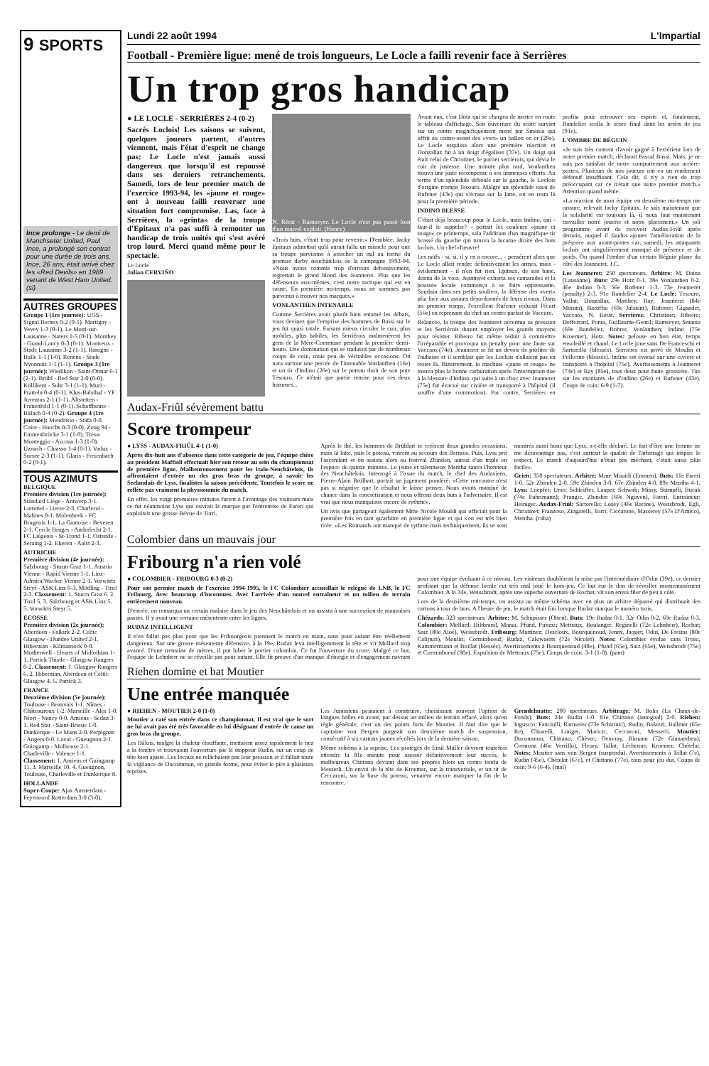9 SPORTS
Ince prolonge - Le demi de Manchseter United, Paul Ince, a prolongé son contrat pour une durée de trois ans. Ince, 26 ans, était arrivé chez les «Red Devils» en 1989 venant de West Ham United. (si)
AUTRES GROUPES
Groupe 1 (1re journée): UGS - Signal Bernex 0-2 (0-1). Martigny - Vevey 1-3 (0-1). Le Mont-sur-Lausanne - Naters 1-5 (0-1). Monthey - Grand-Lancy 0-3 (0-1). Montreux - Stade Lausanne 3-2 (1-1). Rarogne - Bulle 1-1 (1-0). Renens - Stade Nyonnais 1-1 (1-1). Groupe 3 (1re journée): Wiedikon - Saint-Otmar 6-1 (2-1). Brühl - Red Star 2-0 (0-0). Köllikem - Suhr 3-1 (1-1). Muri - Pratteln 0-4 (0-1). Klus-Balsthal - YF Juventus 2-1 (1-1). Altstetten - Frauenfeld 1-1 (0-1). Schaffhouse - Bülach 0-4 (0-2). Groupe 4 (1re journée): Mendrisio - Stäfa 0-0. Coire - Buochs 0-3 (0-0). Zoug 94 - Emmenbrücke 3-1 (1-0). Tresa-Monteggio - Ascona 1-3 (1-0). Uznach - Chiasso 1-4 (0-1). Vaduz - Sursee 2-3 (1-1). Glaris - Freienbach 0-2 (0-1).
TOUS AZIMUTS
BELGIQUE
Première division (1re journée): Standard Liège - Antwerp 3-1. Lommel - Lierse 2-3. Charleroi - Malines 0-1. Molenbeek - FC Brugeois 1-1. La Gantoise - Beveren 2-1. Cercle Bruges - Anderlecht 2-1. FC Liégeois - St-Trond 1-1. Ostende - Seraing 1-2. Ekeren - Aalst 2-3.
AUTRICHE
Première division (4e journée): Salzbourg - Sturm Graz 1-1. Austria Vienne - Rapid Vienne 1-1. Linz-Admira/Wacker Vienne 2-1. Vorwärts Steyr - ASK Linz 0-3. Mödling - Tirol 2-3. Classement: 1. Sturm Graz 6. 2. Tirol 5. 3. Salzbourg et ASK Linz 5. 5. Vorwärts Steyr 5.
ÉCOSSE
Première division (2e journée): Aberdeen - Falkirk 2-2. Celtic Glasgow - Dundee United 2-1. Hibernian - Kilmarnock 0-0. Motherwell - Hearts of Midlothian 1-1. Partick Thistle - Glasgow Rangers 0-2. Classement: 1. Glasgow Rangers 6. 2. Hibernian, Aberdeen et Celtic Glasgow 4. 5. Partick 3.
FRANCE
Deuxième division (5e journée): Toulouse - Beauvais 1-1. Nîmes - Châteauroux 1-2. Marseille - Alès 1-0. Niort - Nancy 0-0. Amiens - Sedan 3-1. Red Star - Saint-Brieuc 1-0. Dunkerque - Le Mans 2-0. Perpignan - Angers 0-0. Laval - Gueugnon 2-1. Guingamp - Mulhouse 2-1. Charleville - Valence 1-1. Classement: 1. Amiens et Guingamp 11. 3. Marseille 10. 4. Gueugnon, Toulouse, Charleville et Dunkerque 8.
HOLLANDE
Super-Coupe: Ajax Amsterdam - Feyenoord Rotterdam 3-0 (3-0).
Lundi 22 août 1994 L'Impartial
Football - Première ligue: mené de trois longueurs, Le Locle a failli revenir face à Serrières
Un trop gros handicap
● LE LOCLE - SERRIÈRES 2-4 (0-2)
Sacrés Loclois! Les saisons se suivent, quelques joueurs partent, d'autres viennent, mais l'état d'esprit ne change pas: Le Locle n'est jamais aussi dangereux que lorsqu'il est repoussé dans ses derniers retranchements. Samedi, lors de leur premier match de l'exercice 1993-94, les «jaune et rouge» ont à nouveau failli renverser une situation fort compromise. Las, face à Serrières, la «grinta» de la troupe d'Epitaux n'a pas suffi à remonter un handicap de trois unités qui s'est avéré trop lourd. Merci quand même pour le spectacle.
Le Locle
Julian CERVIÑO
N. Rérat - Ramseyer. Le Locle n'est pas passé loin d'un nouvel exploit. (Henry)
«Trois buts, c'était trop pour revenir.» D'emblée, Jacky Epitaux admettait qu'il aurait fallu un miracle pour que sa troupe parvienne à arracher un nul au terme du premier derby neuchâtelois de la campagne 1993-94. «Nous avons commis trop d'erreurs défensivement, regrettait le grand blond des Jeanneret. Plus que les défenseurs eux-mêmes, c'est notre tactique qui est en cause. En première mi-temps, nous ne sommes pas parvenus à trouver nos marques.»
VONLANTHEN INTENABLE
Comme Serrières avait plutôt bien entamé les débats, vous devinez que l'emprise des hommes de Bassi sur le jeu fut quasi totale. Faisant mieux circuler le cuir, plus mobiles, plus habiles, les Serriérois malmenèrent les gens de la Mère-Commune pendant la première demi-heure. Une domination qui se traduisit par de nombreux coups de coin, mais peu de véritables occasions. On nota surtout une percée de l'intenable Vonlanthen (16e) et un tir d'Indino (26e) sur le poteau droit de son pote Tesouro. Ce n'était que partie remise pour ces deux hommes...
Avant eux, c'est Hotz qui se chargea de mettre en route le tableau d'affichage. Son ouverture du score survint sur un contre magnifiquement mené par Smania qui offrit au centre-avant des «vert» un ballon en or (29e). Le Locle esquissa alors une première réaction et Donzallaz fut à un doigt d'égaliser (37e). Un doigt qui était celui de Christinet, le portier serriérois, qui dévia le cuir de justesse. Une minute plus tard, Vonlanthen trouva une juste récompense à ses immenses efforts. Au terme d'un splendide déboulé sur la gauche, le Loclois d'origine trompa Tesouro. Malgré un splendide essai de Rufener (43e) qui s'écrasa sur la latte, on en resta là pour la première période.
INDINO BLESSÉ
C'était déjà beaucoup pour le Locle, mais Indino, qui - faut-il le rappeler? - portait les couleurs «jaune et rouge» ce printemps, sala l'addition d'un magnifique tir brossé du gauche qui trouva la lucarne droite des buts loclois. Un chef-d'œuvre!
Les naïfs - si, si, il y en a encore... - pensèrent alors que Le Locle allait rendre définitivement les armes, mais - évidemment - il n'en fut rien. Epitaux, de son banc, donna de la voix, Jeanneret exhorta ses camarades et la poussée locale commença à se faire oppressante. Soudain dans ses petits souliers, la défense des «vert» plia face aux assauts désordonnés de leurs rivaux. Dans un premier temps, l'excellent Rufener réduisit l'écart (56e) en reprenant du chef un centre parfait de Vaccaro.
Relancée, la troupe des Jeanneret accentua sa pression et les Serriérois durent employer les grands moyens pour résister. Ribeiro fut même réduit à commettre l'irréparable et provoqua un penalty pour une faute sur Vaccaro (74e). Jeanneret se fit un devoir de profiter de l'aubaine et il semblait que les Loclois n'allaient pas en rester là. Bizarrement, la machine «jaune et rouge» ne trouva plus la bonne carburation après l'interruption due à la blessure d'Indino, qui suite à un choc avec Jeanneret (75e) fut évacué sur civière et transporté à l'hôpital (il souffre d'une commotion). Par contre, Serrières en profita pour retrouver ses esprits et, finalement, Bandelier scella le score final dans les arrêts de jeu (91e).
L'OMBRE DE BÉGUIN
«Je suis très content d'avoir gagné à l'extérieur lors de notre premier match, déclarait Pascal Bassi. Mais, je ne suis pas satisfait de notre comportement aux arrière-postes. Plusieurs de nos joueurs ont eu un rendement défensif insuffisant. Cela dit, il n'y a rien de trop préoccupant car ce n'était que notre premier match.» Attention quand même.
«La réaction de mon équipe en deuxième mi-temps me rassure, relevait Jacky Epitaux. Je sais maintenant que la solidarité est toujours là, il nous faut maintenant travailler notre jouerie et notre placement.» Un joli programme avant de recevoir Audax-Friûl après demain, auquel il faudra ajouter l'amélioration de la présence aux avant-postes car, samedi, les attaquants loclois ont singulièrement manqué de présence et de poids. Ou quand l'ombre d'un certain Béguin plane du côté des Jeanneret. J.C.
Les Jeanneret: 250 spectateurs. Arbitre: M. Daina (Lausanne). Buts: 29e Hotz 0-1. 38e Vonlanthen 0-2. 46e Indino 0-3. 56e Rufener 1-3. 73e Jeanneret (penalty) 2-3. 91e Bandelier 2-4. Le Locle: Tesouro; Vallat; Donzallaz, Matthey, Ray; Jeanneret (84e Morata), Baroffio (69e Julsaint), Rufener; Gigandet, Vaccaro, N. Rérat. Serrières: Christinet; Ribeiro; Defferrard, Ponta, Guillaume-Gentil; Ramseyer, Smania (69e Bandelier, Rohrer, Vonlanthen; Indino (75e Kroemer), Hotz. Notes: pelouse en bon état, temps ensoleillé et chaud. Le Locle joue sans De Franceschi et Sartorello (blessés). Serrières est privé de Moulin et Pollicino (blessés). Indino est évacué sur une civière et transporté à l'hôpital (75e). Avertissements à Jeanneret (74e) et Ray (85e), tous deux pour faute grossière. Tirs sur les montants de d'Indino (26e) et Rufener (43e). Coups de coin: 6-9 (1-7).
Audax-Friûl sévèrement battu
Score trompeur
● LYSS - AUDAX-FRIÛL 4-1 (1-0)
Après dix-huit ans d'absence dans cette catégorie de jeu, l'équipe chère au président Maffioli effectuait hier son retour au sein du championnat de première ligue. Malheureusement pour les Italo-Neuchâtelois, ils affrontaient d'entrée un des gros bras du groupe, à savoir les Seelandais de Lyss, finalistes la saison précédente. Toutefois le score ne reflète pas vraiment la physionomie du match.
En effet, les vingt premières minutes furent à l'avantage des visiteurs mais ce fut néanmoins Lyss qui ouvrait la marque par l'entremise de Fareri qui exploitait une grosse Bévue de Torri.
Après le thé, les hommes de Brühlart se créèrent deux grandes occasions, mais la latte, puis le poteau, vinrent au secours des Bernois. Puis, Lyss prit l'ascendant et on assista alors au festival Zbinden, auteur d'un triplé en l'espace de quinze minutes. Le jeune et talentueux Mentha sauva l'honneur des Neuchâtelois. Interrogé à l'issue du match, le chef des Audaxiens, Pierre-Alain Brülhart, portait un jugement pondéré: «Cette rencontre n'est pas si négative que le résultat le laisse penser. Nous avons manqué de chance dans la concrétisation et nous offrons deux buts à l'adversaire. Il est vrai que nous manquions encore de rythme».
Un avis que partageait également Mme Nicole Mouidi qui officiait pour la première fois en tant qu'arbitre en première ligue et qui s'en est très bien tirée. «Les Romands ont manqué de rythme mais techniquement, ils se sont montrés aussi bons que Lyss, a-t-elle déclaré. Le fait d'être une femme ne me désavantage pas, c'est surtout la qualité de l'arbitrage qui inspire le respect. Le match d'aujourd'hui n'était pas méchant, c'était aussi plus facile».
Grien: 350 spectateurs. Arbitre: Mme Mouidi (Emmen). Buts: 11e Fareri 1-0. 52e Zbinden 2-0. 59e Zbinden 3-0. 67e Zbinden 4-0. 89e Mentha 4-1. Lyss: Loepfer; Urso; Schleiffer, Lauper, Schwab; Missy, Stämpfli, Bucak (74e Fuhrimann); Prangic, Zbinden (69e Nguyen), Fareri. Entraîneur: Heiniger. Audax-Friûl: Sartorello; Losey (46e Racine), Weissbrodt, Egli, Christinet; Franzoso, Zingarelli, Torri; Ciccarone, Masserey (57e D'Amico), Mentha. (caba)
Colombier dans un mauvais jour
Fribourg n'a rien volé
● COLOMBIER - FRIBOURG 0-3 (0-2)
Pour son permier match de l'exercice 1994-1995, le FC Colombier accueillait le relégué de LNB, le FC Fribourg. Avec beaucoup d'inconnues. Avec l'arrivée d'un nouvel entraîneur et un milieu de terrain entièrement nouveau.
D'entrée, on remarqua un certain malaise dans le jeu des Neuchâtelois et on assista à une succession de mauvaises passes. Il y avait une certaine mésentente entre les lignes.
RUDAZ INTELLIGENT
Il n'en fallut pas plus pour que les Fribourgeois prennent le match en main, sans pour autant être réellement dangereux. Sur une grosse mésentente défensive, à la 19e, Rudaz leva intelligemment la tête et vit Mollard trop avancé. D'une trentaine de mètres, il put lober le portier colombin. Ce fut l'ouverture du score. Malgré ce but, l'équipe de Lehnherr ne se réveilla pas pour autant. Elle fit preuve d'un manque d'énergie et d'engagement navrant pour une équipe évoluant à ce niveau. Les visiteurs doublèrent la mise par l'intermédiaire d'Odin (39e), ce dernier profitant que la défense locale eut très mal joué le hors-jeu. Ce but eut le don de réveiller momentanément Colombier. A la 34e, Weissbrodt, après une superbe ouverture de Rochat, vit son envoi filer de peu à côté.
Lors de la deuxième mi-temps, on assista au même schéma avec en plus un arbitre dépassé qui distribuait des cartons à tour de bras. A l'heure de jeu, le match était fini lorsque Rudaz marqua le numéro trois.
Chézards: 323 spectateurs. Arbitre: M. Schupisser (Olten). Buts: 19e Rudaz 0-1. 32e Odin 0-2. 60e Rudaz 0-3. Colombier: Mollard; Hiltbrand, Manai, Pfund, Pirazzi; Mettraux, Boulanger, Reginelli (72e Lehnherr), Rochat; Saiz (80e Aloé), Weissbrodt. Fribourg: Martinez; Descloux, Bourquenoud, Jenny, Jaquet; Odin, De Freitas (80e Calijiuri), Moulin; Corminboeuf, Rudaz, Calowaerts (72e Nicolet). Notes: Colombier évolue sans Troisi, Kammermann et Boillat (blessés). Avertissements à Bourquenoud (48e), Pfund (65e), Saiz (65e), Weissbrodt (75e) et Corminboeuf (80e). Expulsion de Mettraux (75e). Coups de coin: 3-1 (1-0). (pam)
Riehen domine et bat Moutier
Une entrée manquée
● RIEHEN - MOUTIER 2-0 (1-0)
Moutier a raté son entrée dans ce championnat. Il est vrai que le sort ne lui avait pas été très favorable en lui désignant d'entrée de cause un gros bras du groupe.
Les Bâlois, malgré la chaleur étouffante, mettaient assez rapidement le nez à la fenêtre et trouvaient l'ouverture par le stoppeur Rudin, sur un coup de tête bien ajusté. Les locaux ne relâchaient pas leur pression et il fallait toute la vigilance de Ducommun, en grande forme, pour éviter le pire à plusieurs reprises.
Les Jurassiens peinaient à construire, choisissant souvent l'option de longues balles en avant, par dessus un milieu de terrain effacé, alors qu'en règle générale, c'est un des points forts de Moutier. Il faut dire que le capitaine von Bergen purgeait son deuxième match de suspension, consécutif à six cartons jaunes récoltés lors de la dernière saison.
Même schéma à la reprise. Les protégés de Emil Müller devront toutefois attendre la 81e minute pour asseoir définitivement leur succès, le malheureux Chittano déviant dans ses propres filets un centre tendu de Messerli. Un envoi de la tête de Kroemer, sur la transversale, et un tir de Ceccaroni, sur la base du poteau, venaient encore marquer la fin de la rencontre.
Grendelmatte: 200 spectateurs. Arbitrage: M. Bolis (La Chaux-de-Fonds). Buts: 24e Rudin 1-0. 81e Chittano (autogoal) 2-0. Riehen: Inguscio; Fanciulli; Ramseier (73e Schirinzi), Rudin, Bolazzi; Ballmer (65e Re), Chiarelli, Liniger, Maricic; Ceccaroni, Messerli. Moutier: Ducommun; Chittano; Chèvre, Oeuvray, Rimann (72e Gianandrea); Cremona (46e Verrillo), Fleury, Tallat; Léchenne, Kroemer, Chételat. Notes: Moutier sans von Bergen (suspendu). Avertissements à Tallat (7e), Rudin (45e), Chételat (67e), et Chittano (77e), tous pour jeu dur. Coups de coin: 9-6 (6-4). (maî)